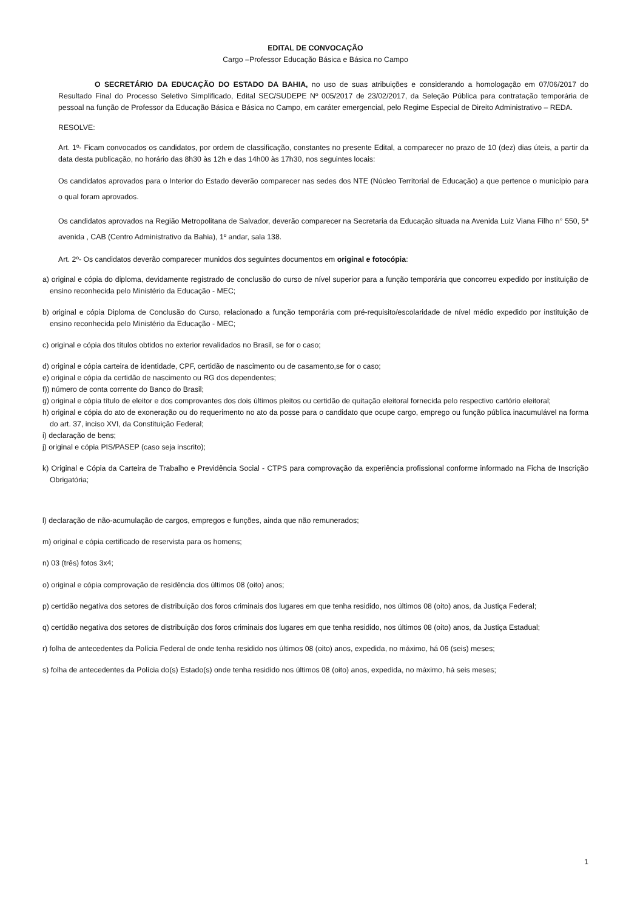EDITAL DE CONVOCAÇÃO
Cargo –Professor Educação Básica e Básica no Campo
O SECRETÁRIO DA EDUCAÇÃO DO ESTADO DA BAHIA, no uso de suas atribuições e considerando a homologação em 07/06/2017 do Resultado Final do Processo Seletivo Simplificado, Edital SEC/SUDEPE Nº 005/2017 de 23/02/2017, da Seleção Pública para contratação temporária de pessoal na função de Professor da Educação Básica e Básica no Campo, em caráter emergencial, pelo Regime Especial de Direito Administrativo – REDA.
RESOLVE:
Art. 1º- Ficam convocados os candidatos, por ordem de classificação, constantes no presente Edital, a comparecer no prazo de 10 (dez) dias úteis, a partir da data desta publicação, no horário das 8h30 às 12h e das 14h00 às 17h30, nos seguintes locais:
Os candidatos aprovados para o Interior do Estado deverão comparecer nas sedes dos NTE (Núcleo Territorial de Educação) a que pertence o município para o qual foram aprovados.
Os candidatos aprovados na Região Metropolitana de Salvador, deverão comparecer na Secretaria da Educação situada na Avenida Luiz Viana Filho n° 550, 5ª avenida , CAB (Centro Administrativo da Bahia), 1º andar, sala 138.
Art. 2º- Os candidatos deverão comparecer munidos dos seguintes documentos em original e fotocópia:
a) original e cópia do diploma, devidamente registrado de conclusão do curso de nível superior para a função temporária que concorreu expedido por instituição de ensino reconhecida pelo Ministério da Educação - MEC;
b) original e cópia Diploma de Conclusão do Curso, relacionado a função temporária com pré-requisito/escolaridade de nível médio expedido por instituição de ensino reconhecida pelo Ministério da Educação - MEC;
c) original e cópia dos títulos obtidos no exterior revalidados no Brasil, se for o caso;
d) original e cópia carteira de identidade, CPF, certidão de nascimento ou de casamento,se for o caso;
e) original e cópia da certidão de nascimento ou RG dos dependentes;
f)) número de conta corrente do Banco do Brasil;
g) original e cópia título de eleitor e dos comprovantes dos dois últimos pleitos ou certidão de quitação eleitoral fornecida pelo respectivo cartório eleitoral;
h) original e cópia do ato de exoneração ou do requerimento no ato da posse para o candidato que ocupe cargo, emprego ou função pública inacumulável na forma do art. 37, inciso XVI, da Constituição Federal;
i) declaração de bens;
j) original e cópia PIS/PASEP (caso seja inscrito);
k) Original e Cópia da Carteira de Trabalho e Previdência Social - CTPS para comprovação da experiência profissional conforme informado na Ficha de Inscrição Obrigatória;
l) declaração de não-acumulação de cargos, empregos e funções, ainda que não remunerados;
m) original e cópia certificado de reservista para os homens;
n) 03 (três) fotos 3x4;
o) original e cópia comprovação de residência dos últimos 08 (oito) anos;
p) certidão negativa dos setores de distribuição dos foros criminais dos lugares em que tenha residido, nos últimos 08 (oito) anos, da Justiça Federal;
q) certidão negativa dos setores de distribuição dos foros criminais dos lugares em que tenha residido, nos últimos 08 (oito) anos, da Justiça Estadual;
r) folha de antecedentes da Polícia Federal de onde tenha residido nos últimos 08 (oito) anos, expedida, no máximo, há 06 (seis) meses;
s) folha de antecedentes da Polícia do(s) Estado(s) onde tenha residido nos últimos 08 (oito) anos, expedida, no máximo, há seis meses;
1